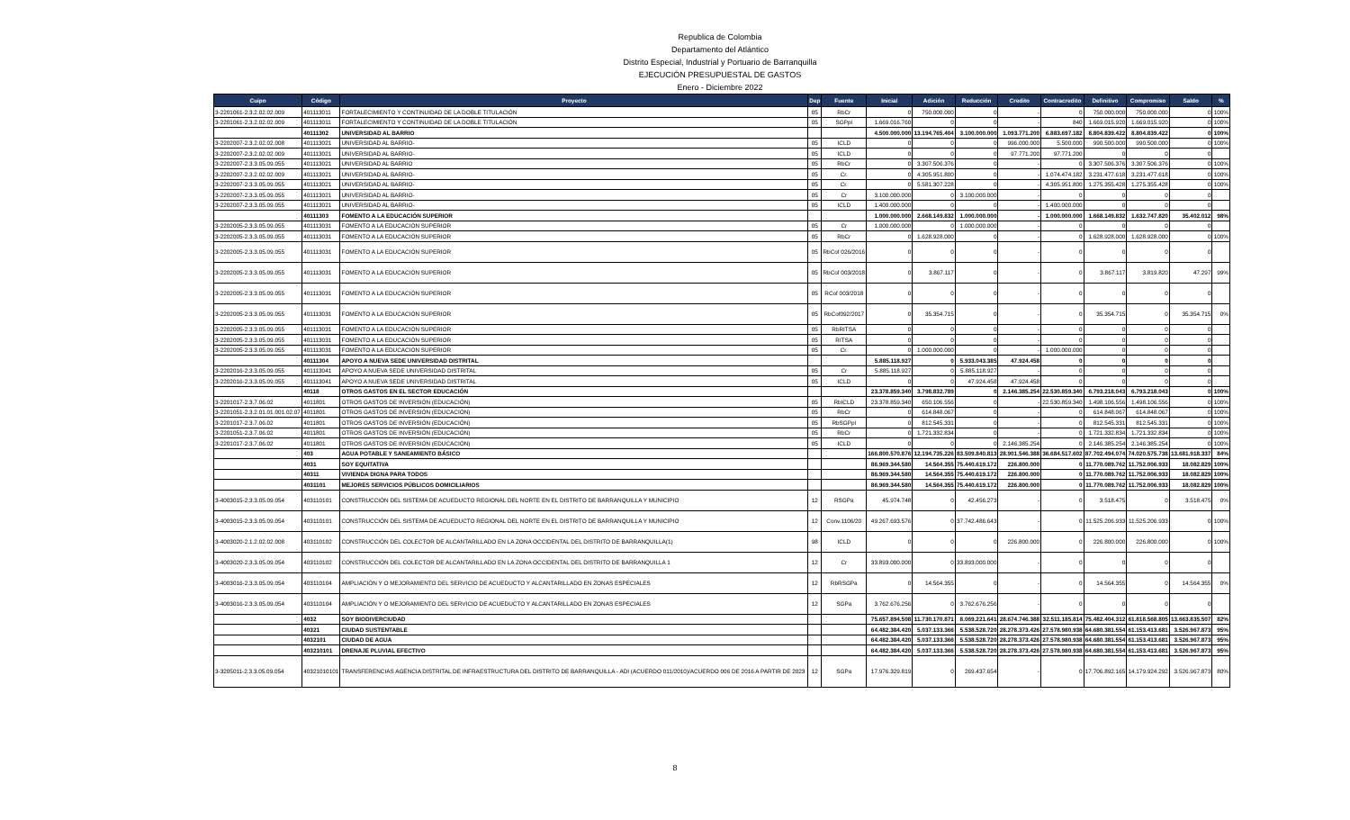Republica de Colombia
Departamento del Atlántico
Distrito Especial, Industrial y Portuario de Barranquilla
EJECUCIÓN PRESUPUESTAL DE GASTOS
Enero - Diciembre 2022
| Cuipo | Código | Proyecto | Dep | Fuente | Inicial | Adición | Reducción | Credito | Contracredito | Definitivo | Compromiso | Saldo | % |
| --- | --- | --- | --- | --- | --- | --- | --- | --- | --- | --- | --- | --- | --- |
| 3-2201061-2.3.2.02.02.009 | 401113011 | FORTALECIMIENTO Y CONTINUIDAD DE LA DOBLE TITULACIÓN | 05 | RbCr | 0 | 750.000.000 | 0 | - | 0 | 750.000.000 | 750.000.000 | 0 | 100% |
| 3-2201061-2.3.2.02.02.009 | 401113011 | FORTALECIMIENTO Y CONTINUIDAD DE LA DOBLE TITULACIÓN | 05 | SGPpl | 1.669.016.760 | 0 | 0 | - | 840 | 1.669.015.920 | 1.669.015.920 | 0 | 100% |
| | 40111302 | UNIVERSIDAD AL BARRIO | | | 4.500.000.000 | 13.194.765.404 | 3.100.000.000 | 1.093.771.200 | 6.883.697.182 | 8.804.839.422 | 8.804.839.422 | 0 | 100% |
| 3-2202007-2.3.2.02.02.008 | 401113021 | UNIVERSIDAD AL BARRIO- | 05 | ICLD | 0 | 0 | 0 | 996.000.000 | 5.500.000 | 990.500.000 | 990.500.000 | 0 | 100% |
| 3-2202007-2.3.2.02.02.009 | 401113021 | UNIVERSIDAD AL BARRIO- | 05 | ICLD | 0 | 0 | 0 | 97.771.200 | 97.771.200 | 0 | 0 | 0 | |
| 3-2202007-2.3.3.05.09.055 | 401113021 | UNIVERSIDAD AL BARRIO | 05 | RbCr | 0 | 3.307.506.376 | 0 | - | 0 | 3.307.506.376 | 3.307.506.376 | 0 | 100% |
| 3-2202007-2.3.2.02.02.009 | 401113021 | UNIVERSIDAD AL BARRIO- | 05 | Cr. | 0 | 4.305.951.800 | 0 | - | 1.074.474.182 | 3.231.477.618 | 3.231.477.618 | 0 | 100% |
| 3-2202007-2.3.3.05.09.055 | 401113021 | UNIVERSIDAD AL BARRIO- | 05 | Cr. | 0 | 5.581.307.228 | 0 | - | 4.305.951.800 | 1.275.355.428 | 1.275.355.428 | 0 | 100% |
| 3-2202007-2.3.3.05.09.055 | 401113021 | UNIVERSIDAD AL BARRIO- | 05 | Cr | 3.100.000.000 | 0 | 3.100.000.000 | - | 0 | 0 | 0 | 0 | |
| 3-2202007-2.3.3.05.09.055 | 401113021 | UNIVERSIDAD AL BARRIO- | 05 | ICLD | 1.400.000.000 | 0 | 0 | - | 1.400.000.000 | 0 | 0 | 0 | |
| | 40111303 | FOMENTO A LA EDUCACIÓN SUPERIOR | | | 1.000.000.000 | 2.668.149.832 | 1.000.000.000 | - | 1.000.000.000 | 1.668.149.832 | 1.632.747.820 | 35.402.012 | 98% |
| 3-2202005-2.3.3.05.09.055 | 401113031 | FOMENTO A LA EDUCACIÓN SUPERIOR | 05 | Cr | 1.000.000.000 | 0 | 1.000.000.000 | - | 0 | 0 | 0 | 0 | |
| 3-2202005-2.3.3.05.09.055 | 401113031 | FOMENTO A LA EDUCACIÓN SUPERIOR | 05 | RbCr | 0 | 1.628.928.000 | 0 | - | 0 | 1.628.928.000 | 1.628.928.000 | 0 | 100% |
| 3-2202005-2.3.3.05.09.055 | 401113031 | FOMENTO A LA EDUCACIÓN SUPERIOR | 05 | RbCof 026/2016 | 0 | 0 | 0 | - | 0 | 0 | 0 | 0 | |
| 3-2202005-2.3.3.05.09.055 | 401113031 | FOMENTO A LA EDUCACIÓN SUPERIOR | 05 | RbCof 003/2018 | 0 | 3.867.117 | 0 | - | 0 | 3.867.117 | 3.819.820 | 47.297 | 99% |
| 3-2202005-2.3.3.05.09.055 | 401113031 | FOMENTO A LA EDUCACIÓN SUPERIOR | 05 | RCof 003/2018 | 0 | 0 | 0 | - | 0 | 0 | 0 | 0 | |
| 3-2202005-2.3.3.05.09.055 | 401113031 | FOMENTO A LA EDUCACIÓN SUPERIOR | 05 | RbCof092/2017 | 0 | 35.354.715 | 0 | - | 0 | 35.354.715 | 0 | 35.354.715 | 0% |
| 3-2202005-2.3.3.05.09.055 | 401113031 | FOMENTO A LA EDUCACIÓN SUPERIOR | 05 | RbRITSA | 0 | 0 | 0 | - | 0 | 0 | 0 | 0 | |
| 3-2202005-2.3.3.05.09.055 | 401113031 | FOMENTO A LA EDUCACIÓN SUPERIOR | 05 | RITSA | 0 | 0 | 0 | - | 0 | 0 | 0 | 0 | |
| 3-2202005-2.3.3.05.09.055 | 401113031 | FOMENTO A LA EDUCACIÓN SUPERIOR | 05 | Cr. | 0 | 1.000.000.000 | 0 | - | 1.000.000.000 | 0 | 0 | 0 | |
| | 40111304 | APOYO A NUEVA SEDE UNIVERSIDAD DISTRITAL | | | 5.885.118.927 | 0 | 5.933.043.385 | 47.924.458 | 0 | 0 | 0 | 0 | |
| 3-2202016-2.3.3.05.09.055 | 401113041 | APOYO A NUEVA SEDE UNIVERSIDAD DISTRITAL | 05 | Cr | 5.885.118.927 | 0 | 5.885.118.927 | - | 0 | 0 | 0 | 0 | |
| 3-2202016-2.3.3.05.09.055 | 401113041 | APOYO A NUEVA SEDE UNIVERSIDAD DISTRITAL | 05 | ICLD | 0 | 0 | 47.924.458 | 47.924.458 | 0 | 0 | 0 | 0 | |
| | 40118 | OTROS GASTOS EN EL SECTOR EDUCACIÓN | | | 23.378.859.340 | 3.798.832.789 | 0 | 2.146.385.254 | 22.530.859.340 | 6.793.218.043 | 6.793.218.043 | 0 | 100% |
| 3-2201017-2.3.7.06.02 | 4011801 | OTROS GASTOS DE INVERSIÓN (EDUCACIÓN) | 05 | RbICLD | 23.378.859.340 | 650.106.556 | 0 | - | 22.530.859.340 | 1.498.106.556 | 1.498.106.556 | 0 | 100% |
| 3-2201051-2.3.2.01.01.001.02.07 | 4011801 | OTROS GASTOS DE INVERSIÓN (EDUCACIÓN) | 05 | RbCr | 0 | 614.848.067 | 0 | - | 0 | 614.848.067 | 614.848.067 | 0 | 100% |
| 3-2201017-2.3.7.06.02 | 4011801 | OTROS GASTOS DE INVERSIÓN (EDUCACIÓN) | 05 | RbSGPpl | 0 | 812.545.331 | 0 | - | 0 | 812.545.331 | 812.545.331 | 0 | 100% |
| 3-2201051-2.3.7.06.02 | 4011801 | OTROS GASTOS DE INVERSIÓN (EDUCACIÓN) | 05 | RbCr | 0 | 1.721.332.834 | 0 | - | 0 | 1.721.332.834 | 1.721.332.834 | 0 | 100% |
| 3-2201017-2.3.7.06.02 | 4011801 | OTROS GASTOS DE INVERSIÓN (EDUCACIÓN) | 05 | ICLD | 0 | 0 | 0 | 2.146.385.254 | 0 | 2.146.385.254 | 2.146.385.254 | 0 | 100% |
| | 403 | AGUA POTABLE Y SANEAMIENTO BÁSICO | | | 166.800.570.876 | 12.194.735.226 | 83.509.840.813 | 28.901.546.388 | 36.684.517.602 | 87.702.494.074 | 74.020.575.738 | 13.681.918.337 | 84% |
| | 4031 | SOY EQUITATIVA | | | 86.969.344.580 | 14.564.355 | 75.440.619.172 | 226.800.000 | 0 | 11.770.089.762 | 11.752.006.933 | 18.082.829 | 100% |
| | 40311 | VIVIENDA DIGNA PARA TODOS | | | 86.969.344.580 | 14.564.355 | 75.440.619.172 | 226.800.000 | 0 | 11.770.089.762 | 11.752.006.933 | 18.082.829 | 100% |
| | 4031101 | MEJORES SERVICIOS PÚBLICOS DOMICILIARIOS | | | 86.969.344.580 | 14.564.355 | 75.440.619.172 | 226.800.000 | 0 | 11.770.089.762 | 11.752.006.933 | 18.082.829 | 100% |
| 3-4003015-2.3.3.05.09.054 | 403110101 | CONSTRUCCIÓN DEL SISTEMA DE ACUEDUCTO REGIONAL DEL NORTE EN EL DISTRITO DE BARRANQUILLA Y MUNICIPIO | 12 | RSGPa | 45.974.748 | 0 | 42.456.273 | - | 0 | 3.518.475 | 0 | 3.518.475 | 0% |
| 3-4003015-2.3.3.05.09.054 | 403110101 | CONSTRUCCIÓN DEL SISTEMA DE ACUEDUCTO REGIONAL DEL NORTE EN EL DISTRITO DE BARRANQUILLA Y MUNICIPIO | 12 | Conv.1106/20 | 49.267.693.576 | 0 | 37.742.486.643 | - | 0 | 11.525.206.933 | 11.525.206.933 | 0 | 100% |
| 3-4003020-2.1.2.02.02.008 | 403110102 | CONSTRUCCIÓN DEL COLECTOR DE ALCANTARILLADO EN LA ZONA OCCIDENTAL DEL DISTRITO DE BARRANQUILLA(1) | 98 | ICLD | 0 | 0 | 0 | 226.800.000 | 0 | 226.800.000 | 226.800.000 | 0 | 100% |
| 3-4003020-2.3.3.05.09.054 | 403110102 | CONSTRUCCIÓN DEL COLECTOR DE ALCANTARILLADO EN LA ZONA OCCIDENTAL DEL DISTRITO DE BARRANQUILLA 1 | 12 | Cr | 33.893.000.000 | 0 | 33.893.000.000 | - | 0 | 0 | 0 | 0 | |
| 3-4003016-2.3.3.05.09.054 | 403110104 | AMPLIACIÓN Y O MEJORAMIENTO DEL SERVICIO DE ACUEDUCTO Y ALCANTARILLADO EN ZONAS ESPECIALES | 12 | RbRSGPa | 0 | 14.564.355 | 0 | - | 0 | 14.564.355 | 0 | 14.564.355 | 0% |
| 3-4003016-2.3.3.05.09.054 | 403110104 | AMPLIACIÓN Y O MEJORAMIENTO DEL SERVICIO DE ACUEDUCTO Y ALCANTARILLADO EN ZONAS ESPECIALES | 12 | SGPa | 3.762.676.256 | 0 | 3.762.676.256 | - | 0 | 0 | 0 | 0 | |
| | 4032 | SOY BIODIVERCIUDAD | | | 75.657.894.508 | 11.730.170.871 | 8.069.221.641 | 28.674.746.388 | 32.511.185.814 | 75.482.404.312 | 61.818.568.805 | 13.663.835.507 | 82% |
| | 40321 | CIUDAD SUSTENTABLE | | | 64.482.384.420 | 5.037.133.366 | 5.538.528.720 | 28.278.373.426 | 27.578.980.938 | 64.680.381.554 | 61.153.413.681 | 3.526.967.873 | 95% |
| | 4032101 | CIUDAD DE AGUA | | | 64.482.384.420 | 5.037.133.366 | 5.538.528.720 | 28.278.373.426 | 27.578.980.938 | 64.680.381.554 | 61.153.413.681 | 3.526.967.873 | 95% |
| | 403210101 | DRENAJE PLUVIAL EFECTIVO | | | 64.482.384.420 | 5.037.133.366 | 5.538.528.720 | 28.278.373.426 | 27.578.980.938 | 64.680.381.554 | 61.153.413.681 | 3.526.967.873 | 95% |
| 3-3205011-2.3.3.05.09.054 | 40321010101 | TRANSFERENCIAS AGENCIA DISTRITAL DE INFRAESTRUCTURA DEL DISTRITO DE BARRANQUILLA - ADI (ACUERDO 011/2010)/ACUERDO 006 DE 2016 A PARTIR DE 2023 | 12 | SGPa | 17.976.329.819 | 0 | 269.437.654 | - | 0 | 17.706.892.165 | 14.179.924.292 | 3.526.967.873 | 80% |
8